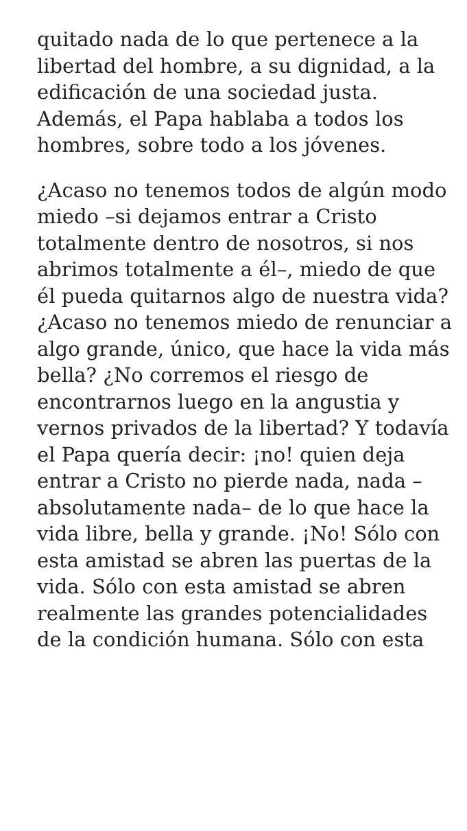quitado nada de lo que pertenece a la libertad del hombre, a su dignidad, a la edificación de una sociedad justa. Además, el Papa hablaba a todos los hombres, sobre todo a los jóvenes.
¿Acaso no tenemos todos de algún modo miedo –si dejamos entrar a Cristo totalmente dentro de nosotros, si nos abrimos totalmente a él–, miedo de que él pueda quitarnos algo de nuestra vida? ¿Acaso no tenemos miedo de renunciar a algo grande, único, que hace la vida más bella? ¿No corremos el riesgo de encontrarnos luego en la angustia y vernos privados de la libertad? Y todavía el Papa quería decir: ¡no! quien deja entrar a Cristo no pierde nada, nada –absolutamente nada– de lo que hace la vida libre, bella y grande. ¡No! Sólo con esta amistad se abren las puertas de la vida. Sólo con esta amistad se abren realmente las grandes potencialidades de la condición humana. Sólo con esta